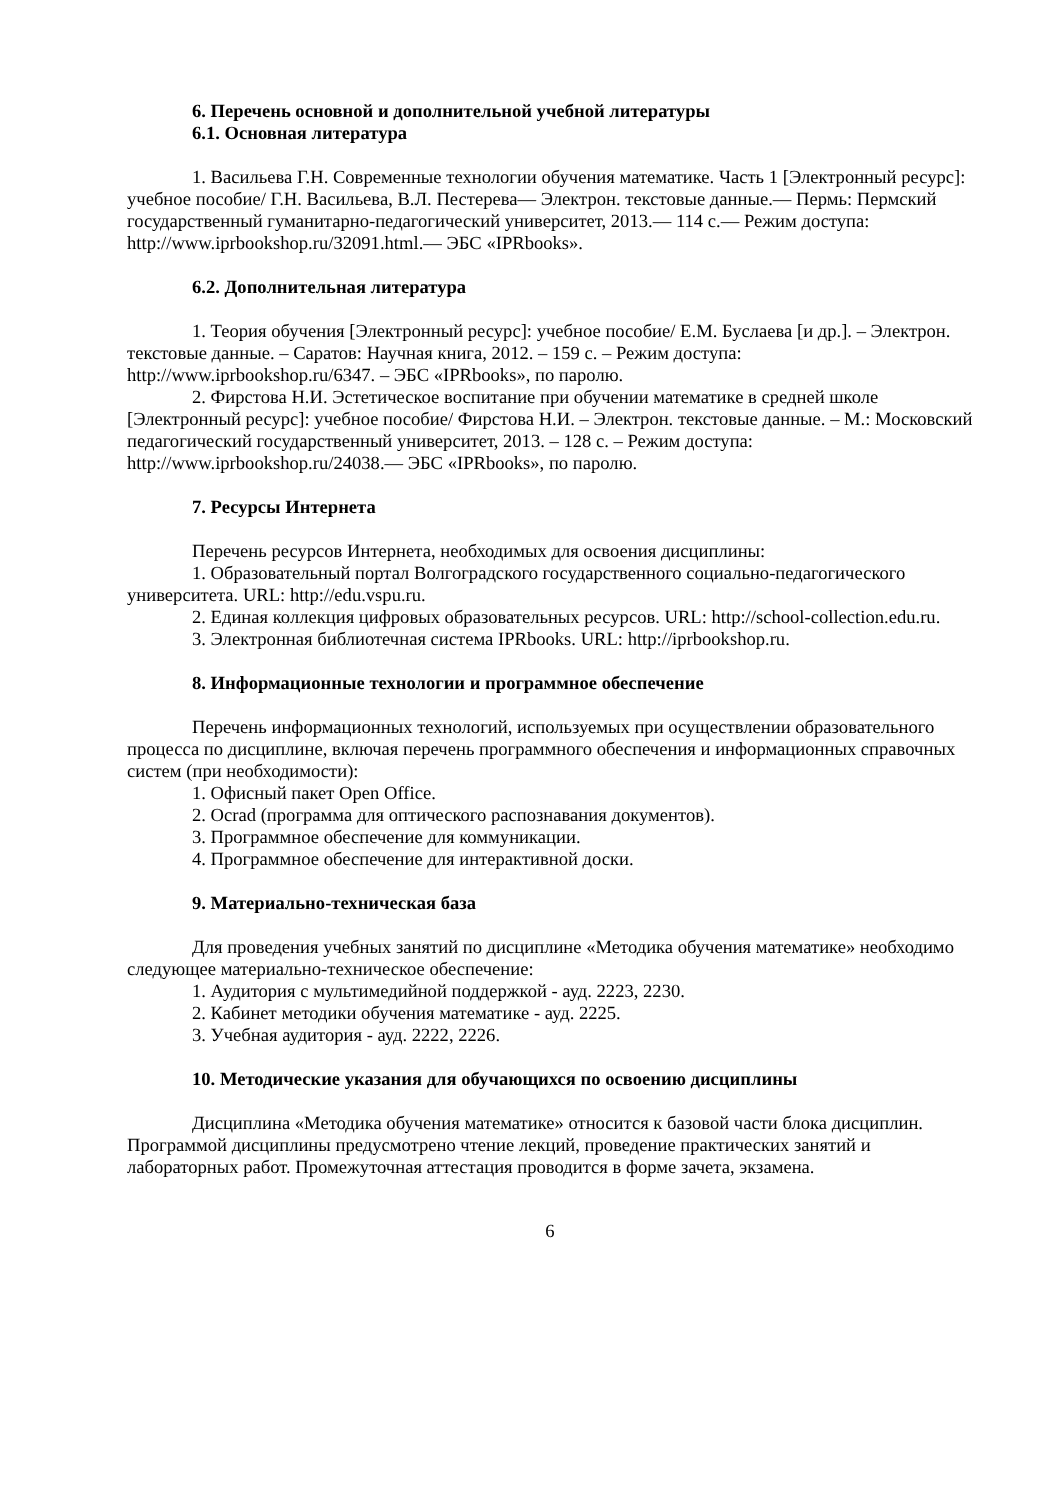6. Перечень основной и дополнительной учебной литературы
6.1. Основная литература
1. Васильева Г.Н. Современные технологии обучения математике. Часть 1 [Электронный ресурс]: учебное пособие/ Г.Н. Васильева, В.Л. Пестерева— Электрон. текстовые данные.— Пермь: Пермский государственный гуманитарно-педагогический университет, 2013.— 114 c.— Режим доступа: http://www.iprbookshop.ru/32091.html.— ЭБС «IPRbooks».
6.2. Дополнительная литература
1. Теория обучения [Электронный ресурс]: учебное пособие/ Е.М. Буслаева [и др.]. – Электрон. текстовые данные. – Саратов: Научная книга, 2012. – 159 c. – Режим доступа: http://www.iprbookshop.ru/6347. – ЭБС «IPRbooks», по паролю.
2. Фирстова Н.И. Эстетическое воспитание при обучении математике в средней школе [Электронный ресурс]: учебное пособие/ Фирстова Н.И. – Электрон. текстовые данные. – М.: Московский педагогический государственный университет, 2013. – 128 c. – Режим доступа: http://www.iprbookshop.ru/24038.— ЭБС «IPRbooks», по паролю.
7. Ресурсы Интернета
Перечень ресурсов Интернета, необходимых для освоения дисциплины:
1. Образовательный портал Волгоградского государственного социально-педагогического университета. URL: http://edu.vspu.ru.
2. Единая коллекция цифровых образовательных ресурсов. URL: http://school-collection.edu.ru.
3. Электронная библиотечная система IPRbooks. URL: http://iprbookshop.ru.
8. Информационные технологии и программное обеспечение
Перечень информационных технологий, используемых при осуществлении образовательного процесса по дисциплине, включая перечень программного обеспечения и информационных справочных систем (при необходимости):
1. Офисный пакет Open Office.
2. Ocrad (программа для оптического распознавания документов).
3. Программное обеспечение для коммуникации.
4. Программное обеспечение для интерактивной доски.
9. Материально-техническая база
Для проведения учебных занятий по дисциплине «Методика обучения математике» необходимо следующее материально-техническое обеспечение:
1. Аудитория с мультимедийной поддержкой - ауд. 2223, 2230.
2. Кабинет методики обучения математике - ауд. 2225.
3. Учебная аудитория - ауд. 2222, 2226.
10. Методические указания для обучающихся по освоению дисциплины
Дисциплина «Методика обучения математике» относится к базовой части блока дисциплин. Программой дисциплины предусмотрено чтение лекций, проведение практических занятий и лабораторных работ. Промежуточная аттестация проводится в форме зачета, экзамена.
6